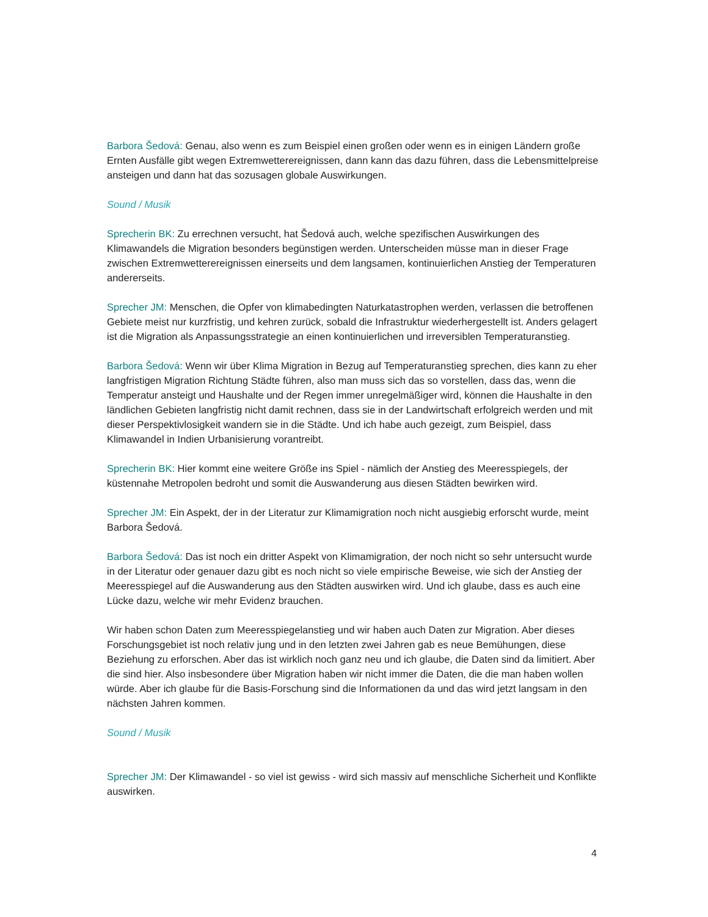Barbora Šedová: Genau, also wenn es zum Beispiel einen großen oder wenn es in einigen Ländern große Ernten Ausfälle gibt wegen Extremwetterereignissen, dann kann das dazu führen, dass die Lebensmittelpreise ansteigen und dann hat das sozusagen globale Auswirkungen.
Sound / Musik
Sprecherin BK: Zu errechnen versucht, hat Šedová auch, welche spezifischen Auswirkungen des Klimawandels die Migration besonders begünstigen werden. Unterscheiden müsse man in dieser Frage zwischen Extremwetterereignissen einerseits und dem langsamen, kontinuierlichen Anstieg der Temperaturen andererseits.
Sprecher JM: Menschen, die Opfer von klimabedingten Naturkatastrophen werden, verlassen die betroffenen Gebiete meist nur kurzfristig, und kehren zurück, sobald die Infrastruktur wiederhergestellt ist. Anders gelagert ist die Migration als Anpassungsstrategie an einen kontinuierlichen und irreversiblen Temperaturanstieg.
Barbora Šedová: Wenn wir über Klima Migration in Bezug auf Temperaturanstieg sprechen, dies kann zu eher langfristigen Migration Richtung Städte führen, also man muss sich das so vorstellen, dass das, wenn die Temperatur ansteigt und Haushalte und der Regen immer unregelmäßiger wird, können die Haushalte in den ländlichen Gebieten langfristig nicht damit rechnen, dass sie in der Landwirtschaft erfolgreich werden und mit dieser Perspektivlosigkeit wandern sie in die Städte. Und ich habe auch gezeigt, zum Beispiel, dass Klimawandel in Indien Urbanisierung vorantreibt.
Sprecherin BK: Hier kommt eine weitere Größe ins Spiel - nämlich der Anstieg des Meeresspiegels, der küstennahe Metropolen bedroht und somit die Auswanderung aus diesen Städten bewirken wird.
Sprecher JM: Ein Aspekt, der in der Literatur zur Klimamigration noch nicht ausgiebig erforscht wurde, meint Barbora Šedová.
Barbora Šedová: Das ist noch ein dritter Aspekt von Klimamigration, der noch nicht so sehr untersucht wurde in der Literatur oder genauer dazu gibt es noch nicht so viele empirische Beweise, wie sich der Anstieg der Meeresspiegel auf die Auswanderung aus den Städten auswirken wird. Und ich glaube, dass es auch eine Lücke dazu, welche wir mehr Evidenz brauchen.
Wir haben schon Daten zum Meeresspiegelanstieg und wir haben auch Daten zur Migration. Aber dieses Forschungsgebiet ist noch relativ jung und in den letzten zwei Jahren gab es neue Bemühungen, diese Beziehung zu erforschen. Aber das ist wirklich noch ganz neu und ich glaube, die Daten sind da limitiert. Aber die sind hier. Also insbesondere über Migration haben wir nicht immer die Daten, die die man haben wollen würde. Aber ich glaube für die Basis-Forschung sind die Informationen da und das wird jetzt langsam in den nächsten Jahren kommen.
Sound / Musik
Sprecher JM: Der Klimawandel - so viel ist gewiss - wird sich massiv auf menschliche Sicherheit und Konflikte auswirken.
4